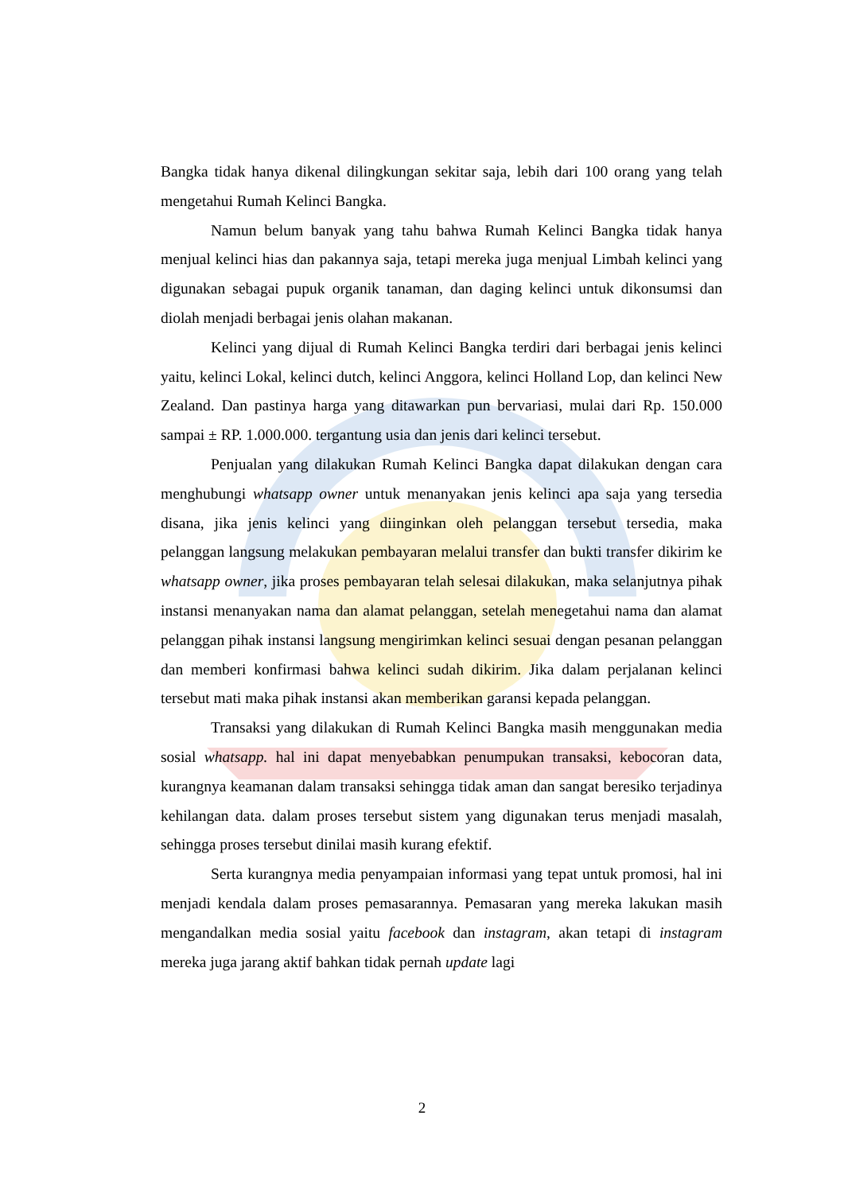Bangka tidak hanya dikenal dilingkungan sekitar saja, lebih dari 100 orang yang telah mengetahui Rumah Kelinci Bangka.
Namun belum banyak yang tahu bahwa Rumah Kelinci Bangka tidak hanya menjual kelinci hias dan pakannya saja, tetapi mereka juga menjual Limbah kelinci yang digunakan sebagai pupuk organik tanaman, dan daging kelinci untuk dikonsumsi dan diolah menjadi berbagai jenis olahan makanan.
Kelinci yang dijual di Rumah Kelinci Bangka terdiri dari berbagai jenis kelinci yaitu, kelinci Lokal, kelinci dutch, kelinci Anggora, kelinci Holland Lop, dan kelinci New Zealand. Dan pastinya harga yang ditawarkan pun bervariasi, mulai dari Rp. 150.000 sampai ± RP. 1.000.000. tergantung usia dan jenis dari kelinci tersebut.
Penjualan yang dilakukan Rumah Kelinci Bangka dapat dilakukan dengan cara menghubungi whatsapp owner untuk menanyakan jenis kelinci apa saja yang tersedia disana, jika jenis kelinci yang diinginkan oleh pelanggan tersebut tersedia, maka pelanggan langsung melakukan pembayaran melalui transfer dan bukti transfer dikirim ke whatsapp owner, jika proses pembayaran telah selesai dilakukan, maka selanjutnya pihak instansi menanyakan nama dan alamat pelanggan, setelah menegetahui nama dan alamat pelanggan pihak instansi langsung mengirimkan kelinci sesuai dengan pesanan pelanggan dan memberi konfirmasi bahwa kelinci sudah dikirim. Jika dalam perjalanan kelinci tersebut mati maka pihak instansi akan memberikan garansi kepada pelanggan.
Transaksi yang dilakukan di Rumah Kelinci Bangka masih menggunakan media sosial whatsapp. hal ini dapat menyebabkan penumpukan transaksi, kebocoran data, kurangnya keamanan dalam transaksi sehingga tidak aman dan sangat beresiko terjadinya kehilangan data. dalam proses tersebut sistem yang digunakan terus menjadi masalah, sehingga proses tersebut dinilai masih kurang efektif.
Serta kurangnya media penyampaian informasi yang tepat untuk promosi, hal ini menjadi kendala dalam proses pemasarannya. Pemasaran yang mereka lakukan masih mengandalkan media sosial yaitu facebook dan instagram, akan tetapi di instagram mereka juga jarang aktif bahkan tidak pernah update lagi
2